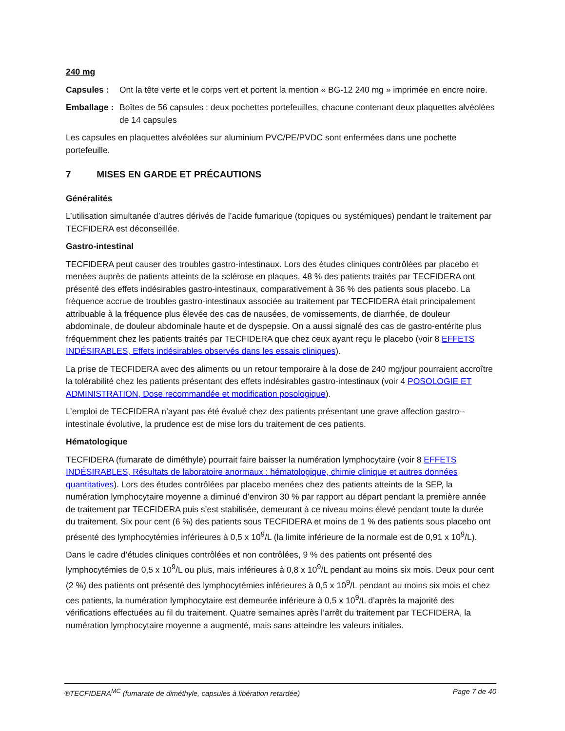240 mg
Capsules : Ont la tête verte et le corps vert et portent la mention « BG-12 240 mg » imprimée en encre noire.
Emballage : Boîtes de 56 capsules : deux pochettes portefeuilles, chacune contenant deux plaquettes alvéolées de 14 capsules
Les capsules en plaquettes alvéolées sur aluminium PVC/PE/PVDC sont enfermées dans une pochette portefeuille.
7 MISES EN GARDE ET PRÉCAUTIONS
Généralités
L’utilisation simultanée d’autres dérivés de l’acide fumarique (topiques ou systémiques) pendant le traitement par TECFIDERA est déconseillée.
Gastro-intestinal
TECFIDERA peut causer des troubles gastro-intestinaux. Lors des études cliniques contrôlées par placebo et menées auprès de patients atteints de la sclérose en plaques, 48 % des patients traités par TECFIDERA ont présenté des effets indésirables gastro-intestinaux, comparativement à 36 % des patients sous placebo. La fréquence accrue de troubles gastro-intestinaux associée au traitement par TECFIDERA était principalement attribuable à la fréquence plus élevée des cas de nausées, de vomissements, de diarrhée, de douleur abdominale, de douleur abdominale haute et de dyspepsie. On a aussi signalé des cas de gastro-entérite plus fréquemment chez les patients traités par TECFIDERA que chez ceux ayant reçu le placebo (voir 8 EFFETS INDÉSIRABLES, Effets indésirables observés dans les essais cliniques).
La prise de TECFIDERA avec des aliments ou un retour temporaire à la dose de 240 mg/jour pourraient accroître la tolérabilité chez les patients présentant des effets indésirables gastro-intestinaux (voir 4 POSOLOGIE ET ADMINISTRATION, Dose recommandée et modification posologique).
L’emploi de TECFIDERA n’ayant pas été évalué chez des patients présentant une grave affection gastro--intestinale évolutive, la prudence est de mise lors du traitement de ces patients.
Hématologique
TECFIDERA (fumarate de diméthyle) pourrait faire baisser la numération lymphocytaire (voir 8 EFFETS INDÉSIRABLES, Résultats de laboratoire anormaux : hématologique, chimie clinique et autres données quantitatives). Lors des études contrôlées par placebo menées chez des patients atteints de la SEP, la numération lymphocytaire moyenne a diminué d’environ 30 % par rapport au départ pendant la première année de traitement par TECFIDERA puis s’est stabilisée, demeurant à ce niveau moins élevé pendant toute la durée du traitement. Six pour cent (6 %) des patients sous TECFIDERA et moins de 1 % des patients sous placebo ont présenté des lymphocytémies inférieures à 0,5 x 10<sup>9</sup>/L (la limite inférieure de la normale est de 0,91 x 10<sup>9</sup>/L).
Dans le cadre d’études cliniques contrôlées et non contrôlées, 9 % des patients ont présenté des lymphocytémies de 0,5 x 10<sup>9</sup>/L ou plus, mais inférieures à 0,8 x 10<sup>9</sup>/L pendant au moins six mois. Deux pour cent (2 %) des patients ont présenté des lymphocytémies inférieures à 0,5 x 10<sup>9</sup>/L pendant au moins six mois et chez ces patients, la numération lymphocytaire est demeurée inférieure à 0,5 x 10<sup>9</sup>/L d’après la majorité des vérifications effectuées au fil du traitement. Quatre semaines après l’arrêt du traitement par TECFIDERA, la numération lymphocytaire moyenne a augmenté, mais sans atteindre les valeurs initiales.
℗TECFIDERA<sup>MC</sup> (fumarate de diméthyle, capsules à libération retardée) Page 7 de 40